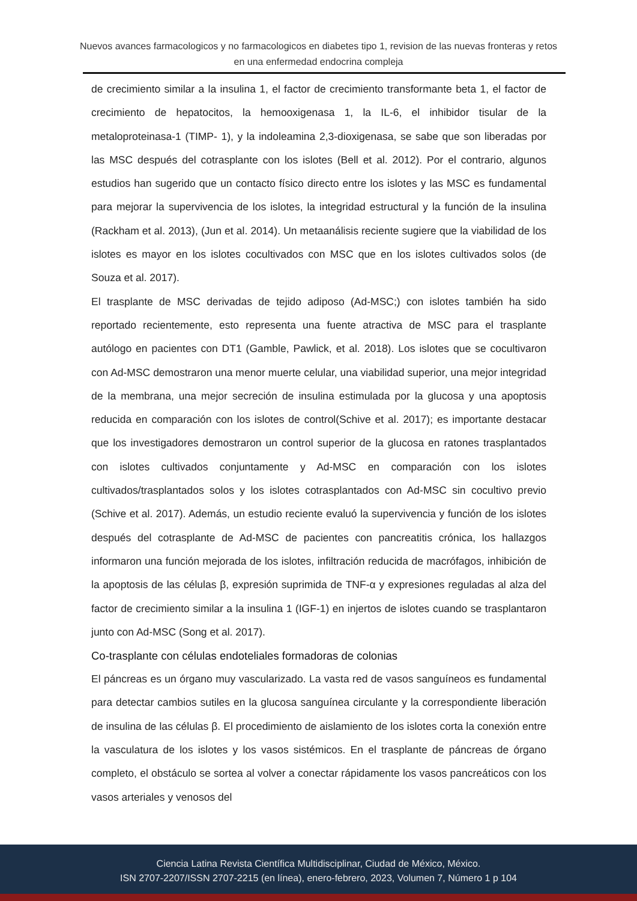Nuevos avances farmacologicos y no farmacologicos en diabetes tipo 1, revision de las nuevas fronteras y retos en una enfermedad endocrina compleja
de crecimiento similar a la insulina 1, el factor de crecimiento transformante beta 1, el factor de crecimiento de hepatocitos, la hemooxigenasa 1, la IL-6, el inhibidor tisular de la metaloproteinasa-1 (TIMP- 1), y la indoleamina 2,3-dioxigenasa, se sabe que son liberadas por las MSC después del cotrasplante con los islotes (Bell et al. 2012). Por el contrario, algunos estudios han sugerido que un contacto físico directo entre los islotes y las MSC es fundamental para mejorar la supervivencia de los islotes, la integridad estructural y la función de la insulina (Rackham et al. 2013), (Jun et al. 2014). Un metaanálisis reciente sugiere que la viabilidad de los islotes es mayor en los islotes cocultivados con MSC que en los islotes cultivados solos (de Souza et al. 2017).
El trasplante de MSC derivadas de tejido adiposo (Ad-MSC;) con islotes también ha sido reportado recientemente, esto representa una fuente atractiva de MSC para el trasplante autólogo en pacientes con DT1 (Gamble, Pawlick, et al. 2018). Los islotes que se cocultivaron con Ad-MSC demostraron una menor muerte celular, una viabilidad superior, una mejor integridad de la membrana, una mejor secreción de insulina estimulada por la glucosa y una apoptosis reducida en comparación con los islotes de control(Schive et al. 2017); es importante destacar que los investigadores demostraron un control superior de la glucosa en ratones trasplantados con islotes cultivados conjuntamente y Ad-MSC en comparación con los islotes cultivados/trasplantados solos y los islotes cotrasplantados con Ad-MSC sin cocultivo previo (Schive et al. 2017). Además, un estudio reciente evaluó la supervivencia y función de los islotes después del cotrasplante de Ad-MSC de pacientes con pancreatitis crónica, los hallazgos informaron una función mejorada de los islotes, infiltración reducida de macrófagos, inhibición de la apoptosis de las células β, expresión suprimida de TNF-α y expresiones reguladas al alza del factor de crecimiento similar a la insulina 1 (IGF-1) en injertos de islotes cuando se trasplantaron junto con Ad-MSC (Song et al. 2017).
Co-trasplante con células endoteliales formadoras de colonias
El páncreas es un órgano muy vascularizado. La vasta red de vasos sanguíneos es fundamental para detectar cambios sutiles en la glucosa sanguínea circulante y la correspondiente liberación de insulina de las células β. El procedimiento de aislamiento de los islotes corta la conexión entre la vasculatura de los islotes y los vasos sistémicos. En el trasplante de páncreas de órgano completo, el obstáculo se sortea al volver a conectar rápidamente los vasos pancreáticos con los vasos arteriales y venosos del
Ciencia Latina Revista Científica Multidisciplinar, Ciudad de México, México.
ISN 2707-2207/ISSN 2707-2215 (en línea), enero-febrero, 2023, Volumen 7, Número 1 p 104